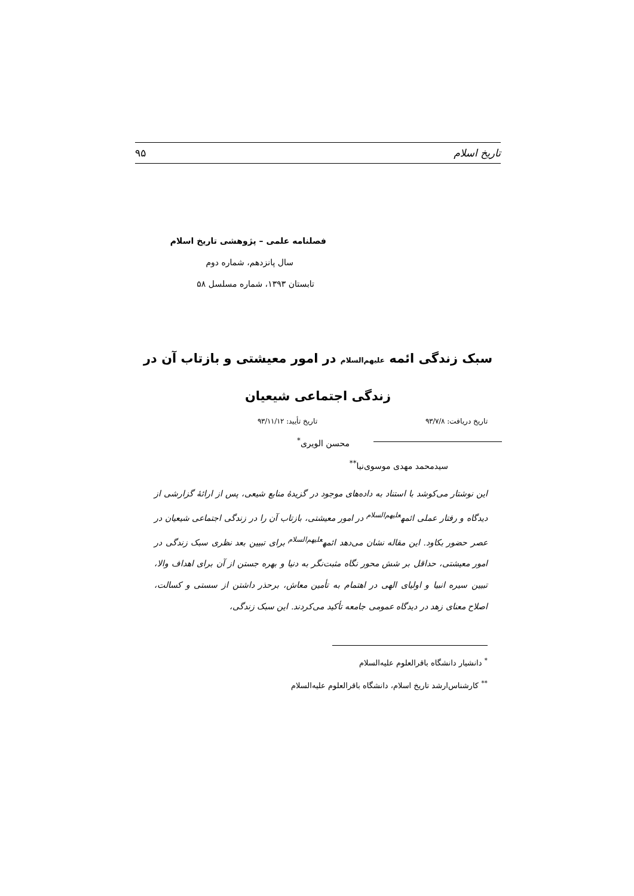تاریخ اسلام ۹۵
فصلنامه علمی – پژوهشی تاریخ اسلام
سال پانزدهم، شماره دوم
تابستان ۱۳۹۳، شماره مسلسل ۵۸
سبک زندگی ائمه علیهم‌السلام در امور معیشتی و بازتاب آن در
زندگی اجتماعی شیعیان
تاریخ دریافت: ۹۳/۷/۸ تاریخ تأیید: ۹۳/۱۱/۱۲
محسن الویری<sup>*</sup>
سیدمحمد مهدی موسوی‌نیا<sup>**</sup>
این نوشتار می‌کوشد با استناد به داده‌های موجود در گزیدۀ منابع شیعی، پس از ارائۀ گزارشی از دیدگاه و رفتار عملی ائمه<sup>علیهم‌السلام</sup> در امور معیشتی، بازتاب آن را در زندگی اجتماعی شیعیان در عصر حضور بکاود. این مقاله نشان می‌دهد ائمه<sup>علیهم‌السلام</sup> برای تبیین بعد نظری سبک زندگی در امور معیشتی، حداقل بر شش محور نگاه مثبت‌نگر به دنیا و بهره جستن از آن برای اهداف والا، تبیین سیره انبیا و اولیای الهی در اهتمام به تأمین معاش، برحذر داشتن از سستی و کسالت، اصلاح معنای زهد در دیدگاه عمومی جامعه تأکید می‌کردند. این سبک زندگی،
<sup>*</sup> دانشیار دانشگاه باقرالعلوم علیه‌السلام
<sup>**</sup> کارشناس‌ارشد تاریخ اسلام، دانشگاه باقرالعلوم علیه‌السلام